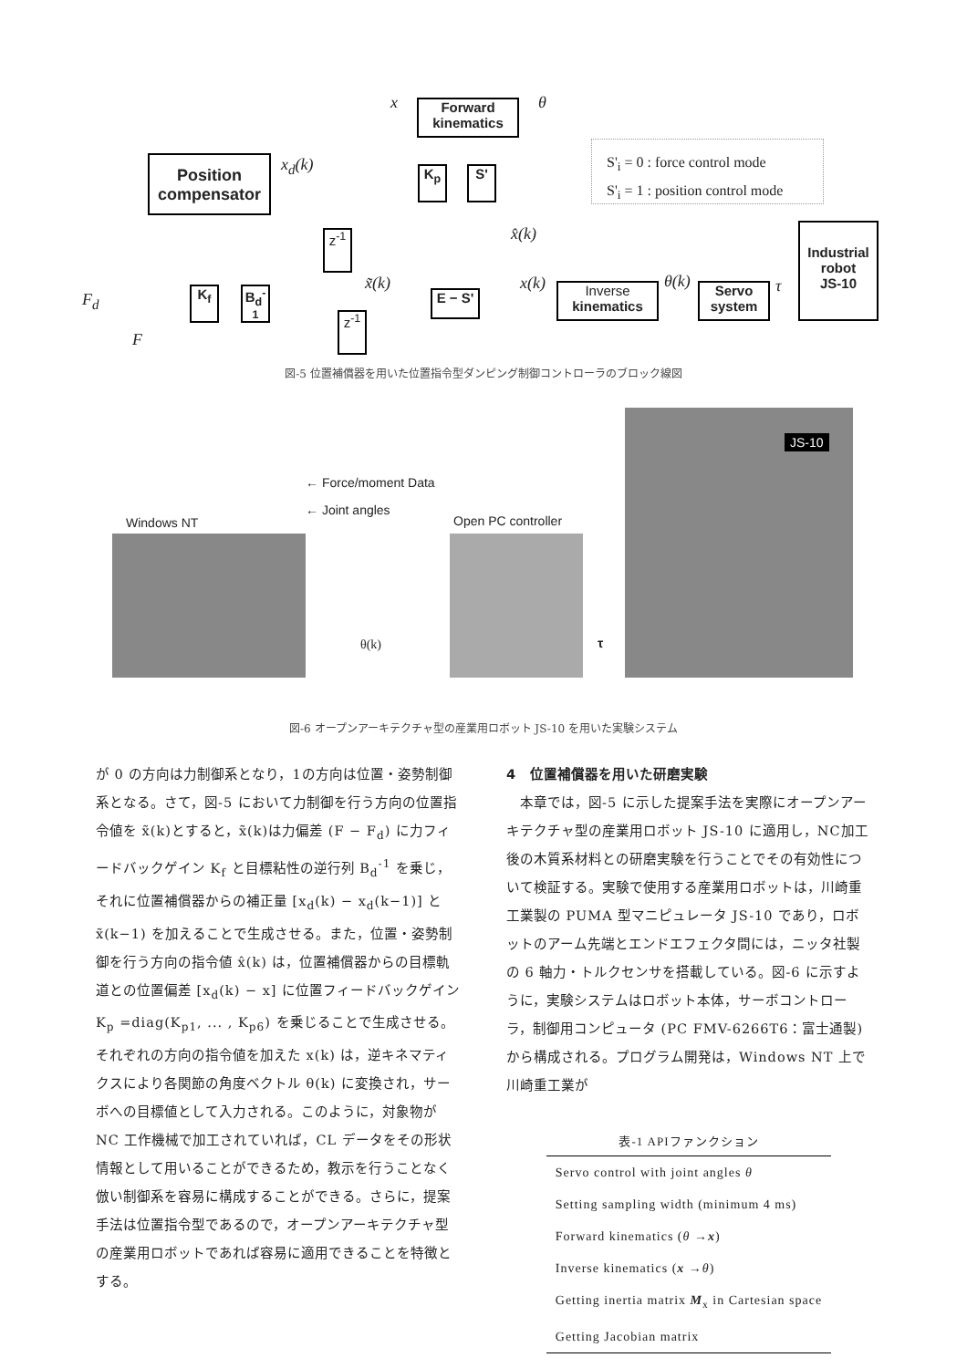Forward
kinematics
x θ
Position
compensator
x<sub>d</sub>(k) K<sub>p</sub> S'
S'<sub>i</sub> = 0 : force control mode
S'<sub>i</sub> = 1 : position control mode
Industrial
robot
JS-10
x̂(k)
z<sup>-1</sup>
F<sub>d</sub> K<sub>f</sub>
B<sub>d</sub><sup>-1</sup>
x̃(k)
E − S'
x(k)
Inverse
kinematics
θ(k)
Servo
system
τ
z<sup>-1</sup>
F
図-5 位置補償器を用いた位置指令型ダンピング制御コントローラのブロック線図
JS-10
← Force/moment Data
← Joint angles
Windows NT Open PC controller
θ(k) τ
図-6 オープンアーキテクチャ型の産業用ロボット JS-10 を用いた実験システム
が 0 の方向は力制御系となり，1の方向は位置・姿勢制御系となる。さて，図-5 において力制御を行う方向の位置指令値を x̃(k)とすると，x̃(k)は力偏差 (F − F<sub>d</sub>) に力フィードバックゲイン K<sub>f</sub> と目標粘性の逆行列 B<sub>d</sub><sup>-1</sup> を乗じ，それに位置補償器からの補正量 [x<sub>d</sub>(k) − x<sub>d</sub>(k−1)] と x̃(k−1) を加えることで生成させる。また，位置・姿勢制御を行う方向の指令値 x̂(k) は，位置補償器からの目標軌道との位置偏差 [x<sub>d</sub>(k) − x] に位置フィードバックゲイン K<sub>p</sub> =diag(K<sub>p1</sub>, ... , K<sub>p6</sub>) を乗じることで生成させる。それぞれの方向の指令値を加えた x(k) は，逆キネマティクスにより各関節の角度ベクトル θ(k) に変換され，サーボへの目標値として入力される。このように，対象物が NC 工作機械で加工されていれば，CL データをその形状情報として用いることができるため，教示を行うことなく倣い制御系を容易に構成することができる。さらに，提案手法は位置指令型であるので，オープンアーキテクチャ型の産業用ロボットであれば容易に適用できることを特徴とする。
4　位置補償器を用いた研磨実験
　本章では，図-5 に示した提案手法を実際にオープンアーキテクチャ型の産業用ロボット JS-10 に適用し，NC加工後の木質系材料との研磨実験を行うことでその有効性について検証する。実験で使用する産業用ロボットは，川崎重工業製の PUMA 型マニピュレータ JS-10 であり，ロボットのアーム先端とエンドエフェクタ間には，ニッタ社製の 6 軸力・トルクセンサを搭載している。図-6 に示すように，実験システムはロボット本体，サーボコントローラ，制御用コンピュータ (PC FMV-6266T6：富士通製) から構成される。プログラム開発は，Windows NT 上で川崎重工業が
表-1 APIファンクション
| Servo control with joint angles θ |
| Setting sampling width (minimum 4 ms) |
| Forward kinematics ( θ → x ) |
| Inverse kinematics ( x → θ ) |
| Getting inertia matrix M<sub>x</sub> in Cartesian space |
| Getting Jacobian matrix |